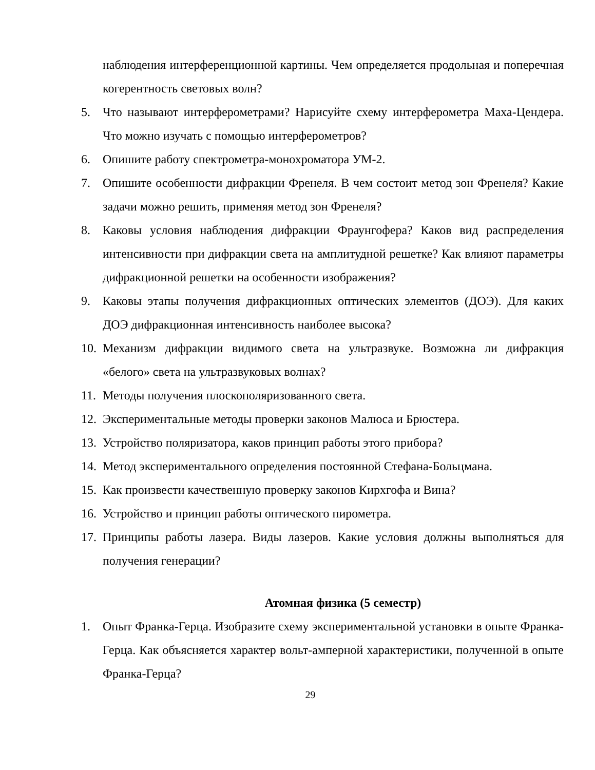наблюдения интерференционной картины. Чем определяется продольная и поперечная когерентность световых волн?
5. Что называют интерферометрами? Нарисуйте схему интерферометра Маха-Цендера. Что можно изучать с помощью интерферометров?
6. Опишите работу спектрометра-монохроматора УМ-2.
7. Опишите особенности дифракции Френеля. В чем состоит метод зон Френеля? Какие задачи можно решить, применяя метод зон Френеля?
8. Каковы условия наблюдения дифракции Фраунгофера? Каков вид распределения интенсивности при дифракции света на амплитудной решетке? Как влияют параметры дифракционной решетки на особенности изображения?
9. Каковы этапы получения дифракционных оптических элементов (ДОЭ). Для каких ДОЭ дифракционная интенсивность наиболее высока?
10. Механизм дифракции видимого света на ультразвуке. Возможна ли дифракция «белого» света на ультразвуковых волнах?
11. Методы получения плоскополяризованного света.
12. Экспериментальные методы проверки законов Малюса и Брюстера.
13. Устройство поляризатора, каков принцип работы этого прибора?
14. Метод экспериментального определения постоянной Стефана-Больцмана.
15. Как произвести качественную проверку законов Кирхгофа и Вина?
16. Устройство и принцип работы оптического пирометра.
17. Принципы работы лазера. Виды лазеров. Какие условия должны выполняться для получения генерации?
Атомная физика (5 семестр)
1. Опыт Франка-Герца. Изобразите схему экспериментальной установки в опыте Франка-Герца. Как объясняется характер вольт-амперной характеристики, полученной в опыте Франка-Герца?
29